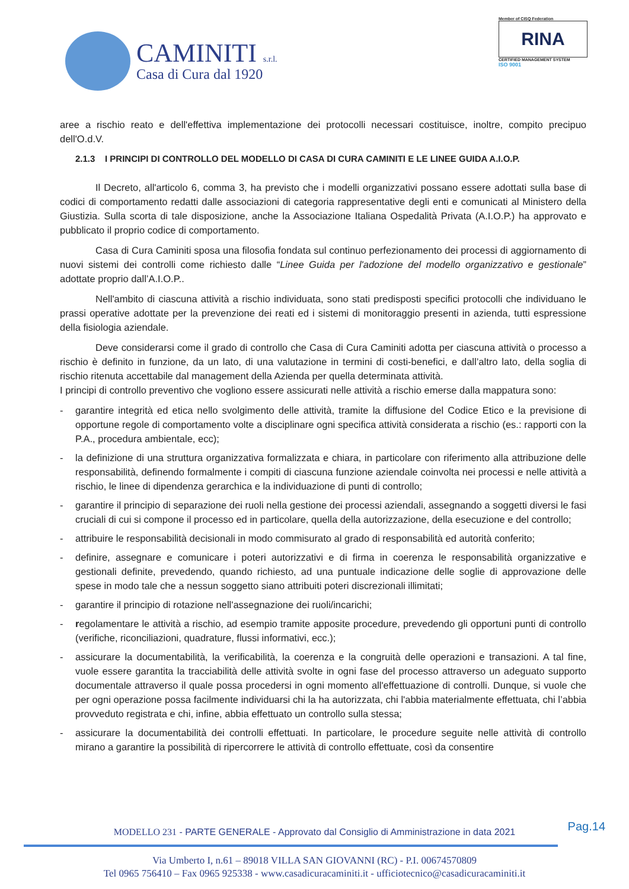CAMINITI s.r.l.
Casa di Cura dal 1920
Member of CISQ Federation
RINA
CERTIFIED MANAGEMENT SYSTEM
ISO 9001
aree a rischio reato e dell'effettiva implementazione dei protocolli necessari costituisce, inoltre, compito precipuo dell'O.d.V.
2.1.3 I PRINCIPI DI CONTROLLO DEL MODELLO DI CASA DI CURA CAMINITI E LE LINEE GUIDA A.I.O.P.
Il Decreto, all'articolo 6, comma 3, ha previsto che i modelli organizzativi possano essere adottati sulla base di codici di comportamento redatti dalle associazioni di categoria rappresentative degli enti e comunicati al Ministero della Giustizia. Sulla scorta di tale disposizione, anche la Associazione Italiana Ospedalità Privata (A.I.O.P.) ha approvato e pubblicato il proprio codice di comportamento.
Casa di Cura Caminiti sposa una filosofia fondata sul continuo perfezionamento dei processi di aggiornamento di nuovi sistemi dei controlli come richiesto dalle “Linee Guida per l'adozione del modello organizzativo e gestionale” adottate proprio dall’A.I.O.P..
Nell'ambito di ciascuna attività a rischio individuata, sono stati predisposti specifici protocolli che individuano le prassi operative adottate per la prevenzione dei reati ed i sistemi di monitoraggio presenti in azienda, tutti espressione della fisiologia aziendale.
Deve considerarsi come il grado di controllo che Casa di Cura Caminiti adotta per ciascuna attività o processo a rischio è definito in funzione, da un lato, di una valutazione in termini di costi-benefici, e dall’altro lato, della soglia di rischio ritenuta accettabile dal management della Azienda per quella determinata attività.
I principi di controllo preventivo che vogliono essere assicurati nelle attività a rischio emerse dalla mappatura sono:
- garantire integrità ed etica nello svolgimento delle attività, tramite la diffusione del Codice Etico e la previsione di opportune regole di comportamento volte a disciplinare ogni specifica attività considerata a rischio (es.: rapporti con la P.A., procedura ambientale, ecc);
- la definizione di una struttura organizzativa formalizzata e chiara, in particolare con riferimento alla attribuzione delle responsabilità, definendo formalmente i compiti di ciascuna funzione aziendale coinvolta nei processi e nelle attività a rischio, le linee di dipendenza gerarchica e la individuazione di punti di controllo;
- garantire il principio di separazione dei ruoli nella gestione dei processi aziendali, assegnando a soggetti diversi le fasi cruciali di cui si compone il processo ed in particolare, quella della autorizzazione, della esecuzione e del controllo;
- attribuire le responsabilità decisionali in modo commisurato al grado di responsabilità ed autorità conferito;
- definire, assegnare e comunicare i poteri autorizzativi e di firma in coerenza le responsabilità organizzative e gestionali definite, prevedendo, quando richiesto, ad una puntuale indicazione delle soglie di approvazione delle spese in modo tale che a nessun soggetto siano attribuiti poteri discrezionali illimitati;
- garantire il principio di rotazione nell'assegnazione dei ruoli/incarichi;
- regolamentare le attività a rischio, ad esempio tramite apposite procedure, prevedendo gli opportuni punti di controllo (verifiche, riconciliazioni, quadrature, flussi informativi, ecc.);
- assicurare la documentabilità, la verificabilità, la coerenza e la congruità delle operazioni e transazioni. A tal fine, vuole essere garantita la tracciabilità delle attività svolte in ogni fase del processo attraverso un adeguato supporto documentale attraverso il quale possa procedersi in ogni momento all'effettuazione di controlli. Dunque, si vuole che per ogni operazione possa facilmente individuarsi chi la ha autorizzata, chi l'abbia materialmente effettuata, chi l’abbia provveduto registrata e chi, infine, abbia effettuato un controllo sulla stessa;
- assicurare la documentabilità dei controlli effettuati. In particolare, le procedure seguite nelle attività di controllo mirano a garantire la possibilità di ripercorrere le attività di controllo effettuate, così da consentire
Pag.14
MODELLO 231 - PARTE GENERALE - Approvato dal Consiglio di Amministrazione in data 2021
Via Umberto I, n.61 – 89018 VILLA SAN GIOVANNI (RC) - P.I. 00674570809
Tel 0965 756410 – Fax 0965 925338 - www.casadicuracaminiti.it - ufficiotecnico@casadicuracaminiti.it